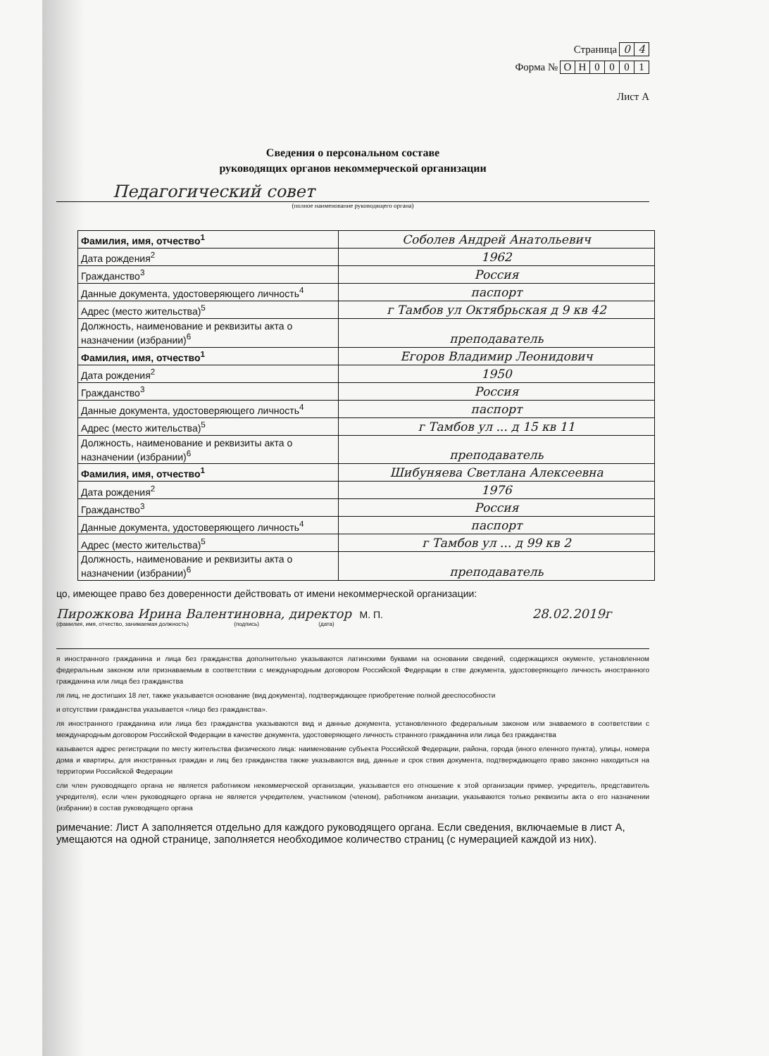Страница 0 4
Форма № ОН 0001
Лист А
Сведения о персональном составе
руководящих органов некоммерческой организации
Педагогический совет
(полное наименование руководящего органа)
| Фамилия, имя, отчество<sup>1</sup> | Соболев Андрей Анатольевич |
| Дата рождения<sup>2</sup> | 1962 |
| Гражданство<sup>3</sup> | Россия |
| Данные документа, удостоверяющего личность<sup>4</sup> | паспорт |
| Адрес (место жительства)<sup>5</sup> | г Тамбов ул Октябрьская д 9 кв 42 |
| Должность, наименование и реквизиты акта о назначении (избрании)<sup>6</sup> | преподаватель |
| Фамилия, имя, отчество<sup>1</sup> | Егоров Владимир Леонидович |
| Дата рождения<sup>2</sup> | 1950 |
| Гражданство<sup>3</sup> | Россия |
| Данные документа, удостоверяющего личность<sup>4</sup> | паспорт |
| Адрес (место жительства)<sup>5</sup> | г Тамбов ул ... д 15 кв 11 |
| Должность, наименование и реквизиты акта о назначении (избрании)<sup>6</sup> | преподаватель |
| Фамилия, имя, отчество<sup>1</sup> | Шибуняева Светлана Алексеевна |
| Дата рождения<sup>2</sup> | 1976 |
| Гражданство<sup>3</sup> | Россия |
| Данные документа, удостоверяющего личность<sup>4</sup> | паспорт |
| Адрес (место жительства)<sup>5</sup> | г Тамбов ул ... д 99 кв 2 |
| Должность, наименование и реквизиты акта о назначении (избрании)<sup>6</sup> | преподаватель |
цо, имеющее право без доверенности действовать от имени некоммерческой организации:
Пирожкова Ирина Валентиновна, директор М. П. 28.02.2019г
(фамилия, имя, отчество, занимаемая должность) (подпись) (дата)
я иностранного гражданина и лица без гражданства дополнительно указываются латинскими буквами на основании сведений, содержащихся окументе, установленном федеральным законом или признаваемым в соответствии с международным договором Российской Федерации в стве документа, удостоверяющего личность иностранного гражданина или лица без гражданства
ля лиц, не достигших 18 лет, также указывается основание (вид документа), подтверждающее приобретение полной дееспособности
и отсутствии гражданства указывается «лицо без гражданства».
ля иностранного гражданина или лица без гражданства указываются вид и данные документа, установленного федеральным законом или знаваемого в соответствии с международным договором Российской Федерации в качестве документа, удостоверяющего личность странного гражданина или лица без гражданства
казывается адрес регистрации по месту жительства физического лица: наименование субъекта Российской Федерации, района, города (иного еленного пункта), улицы, номера дома и квартиры, для иностранных граждан и лиц без гражданства также указываются вид, данные и срок ствия документа, подтверждающего право законно находиться на территории Российской Федерации
сли член руководящего органа не является работником некоммерческой организации, указывается его отношение к этой организации пример, учредитель, представитель учредителя), если член руководящего органа не является учредителем, участником (членом), работником анизации, указываются только реквизиты акта о его назначении (избрании) в состав руководящего органа
римечание: Лист А заполняется отдельно для каждого руководящего органа. Если сведения, включаемые в лист А, умещаются на одной странице, заполняется необходимое количество страниц (с нумерацией каждой из них).